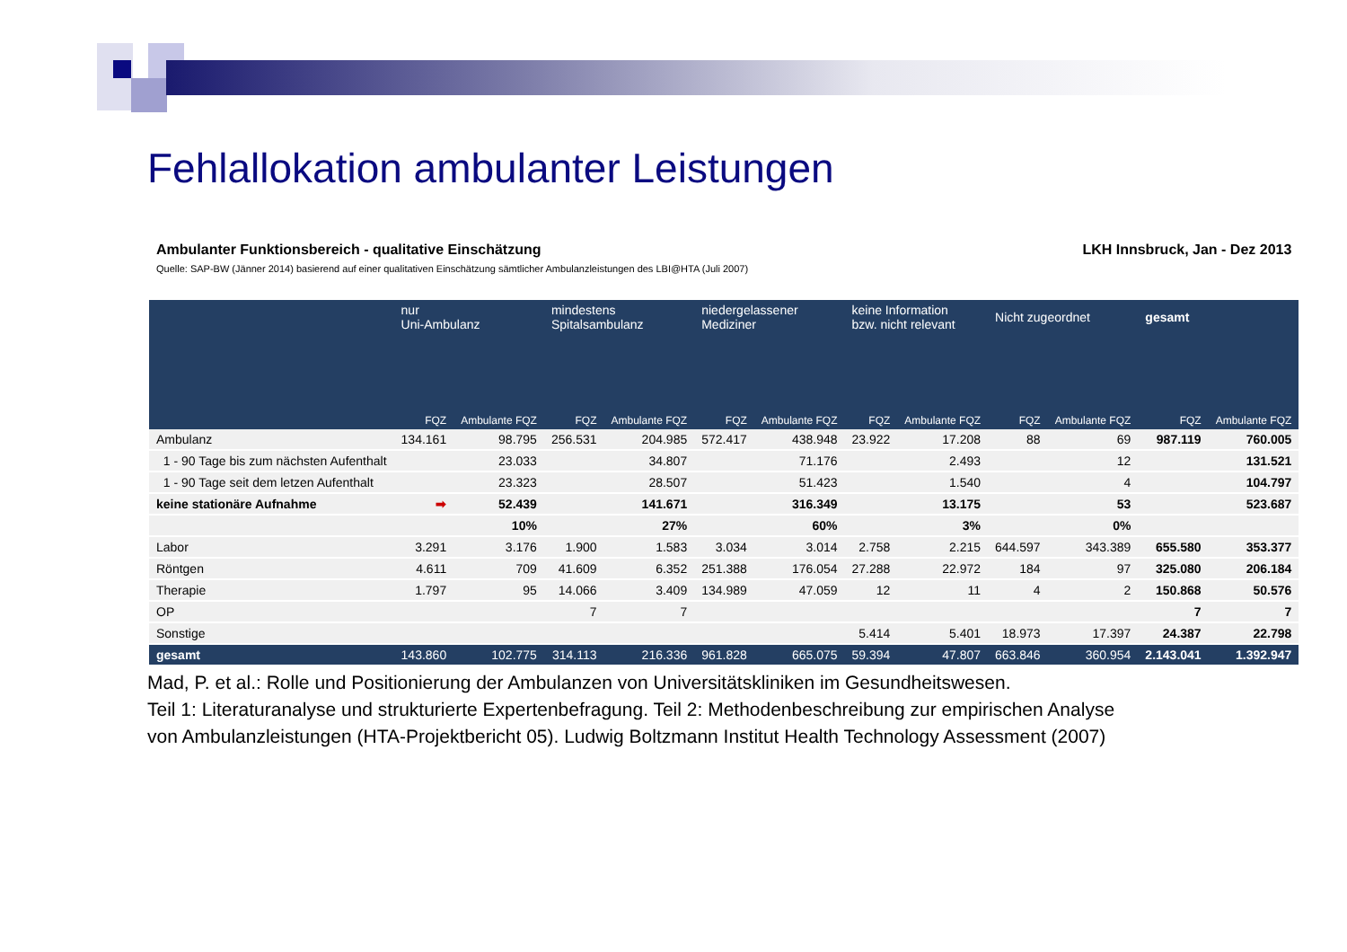Fehlallokation ambulanter Leistungen
| Ambulanter Funktionsbereich - qualitative Einschätzung | | | | | | | LKH Innsbruck, Jan - Dez 2013 | | | | | |
| Quelle: SAP-BW (Jänner 2014) basierend auf einer qualitativen Einschätzung sämtlicher Ambulanzleistungen des LBI@HTA (Juli 2007) | | | | | | | | | | | | |
| | nur Uni-Ambulanz | | mindestens Spitalsambulanz | | niedergelassener Mediziner | | keine Information bzw. nicht relevant | | Nicht zugeordnet | | gesamt | |
| | FQZ | Ambulante FQZ | FQZ | Ambulante FQZ | FQZ | Ambulante FQZ | FQZ | Ambulante FQZ | FQZ | Ambulante FQZ | FQZ | Ambulante FQZ |
| Ambulanz | 134.161 | 98.795 | 256.531 | 204.985 | 572.417 | 438.948 | 23.922 | 17.208 | 88 | 69 | 987.119 | 760.005 |
| 1 - 90 Tage bis zum nächsten Aufenthalt | | 23.033 | | 34.807 | | 71.176 | | 2.493 | | 12 | | 131.521 |
| 1 - 90 Tage seit dem letzen Aufenthalt | | 23.323 | | 28.507 | | 51.423 | | 1.540 | | 4 | | 104.797 |
| keine stationäre Aufnahme | ➡ | 52.439 | | 141.671 | | 316.349 | | 13.175 | | 53 | | 523.687 |
| | | 10% | | 27% | | 60% | | 3% | | 0% | | |
| Labor | 3.291 | 3.176 | 1.900 | 1.583 | 3.034 | 3.014 | 2.758 | 2.215 | 644.597 | 343.389 | 655.580 | 353.377 |
| Röntgen | 4.611 | 709 | 41.609 | 6.352 | 251.388 | 176.054 | 27.288 | 22.972 | 184 | 97 | 325.080 | 206.184 |
| Therapie | 1.797 | 95 | 14.066 | 3.409 | 134.989 | 47.059 | 12 | 11 | 4 | 2 | 150.868 | 50.576 |
| OP | | | 7 | 7 | | | | | | | 7 | 7 |
| Sonstige | | | | | | | 5.414 | 5.401 | 18.973 | 17.397 | 24.387 | 22.798 |
| gesamt | 143.860 | 102.775 | 314.113 | 216.336 | 961.828 | 665.075 | 59.394 | 47.807 | 663.846 | 360.954 | 2.143.041 | 1.392.947 |
Mad, P. et al.: Rolle und Positionierung der Ambulanzen von Universitätskliniken im Gesundheitswesen.
Teil 1: Literaturanalyse und strukturierte Expertenbefragung. Teil 2: Methodenbeschreibung zur empirischen Analyse
von Ambulanzleistungen (HTA-Projektbericht 05). Ludwig Boltzmann Institut Health Technology Assessment (2007)